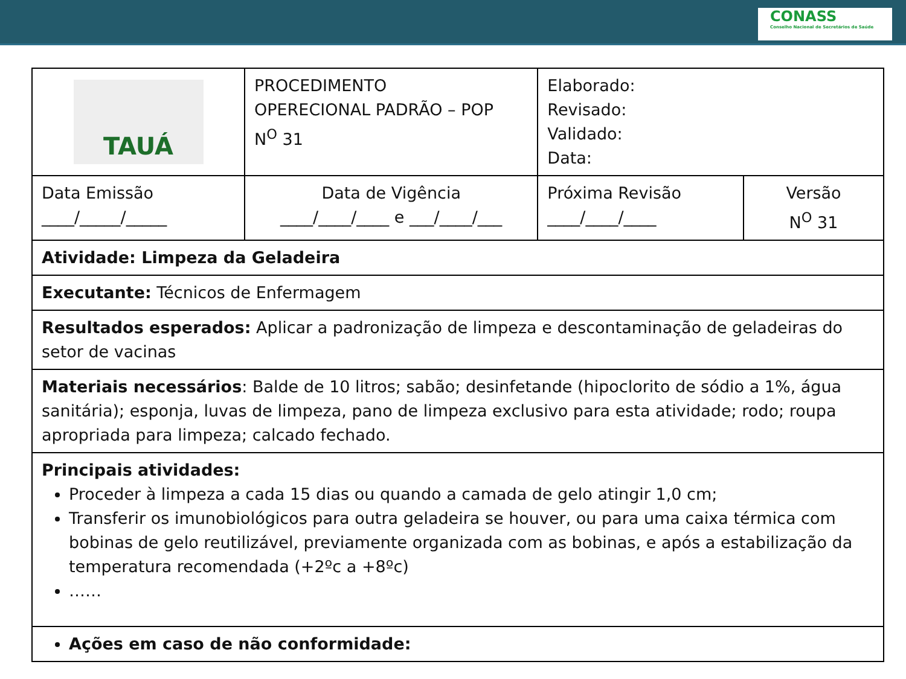CONASS
Conselho Nacional de Secretários de Saúde
| TAUÁ | PROCEDIMENTO OPERECIONAL PADRÃO – POP N<sup>O</sup> 31 | Elaborado: Revisado: Validado: Data: | |
| Data Emissão ____/_____/_____ | Data de Vigência ____/____/____ e ___/____/___ | Próxima Revisão ____/____/____ | Versão N<sup>O</sup> 31 |
| Atividade: Limpeza da Geladeira | | | |
| Executante: Técnicos de Enfermagem | | | |
| Resultados esperados: Aplicar a padronização de limpeza e descontaminação de geladeiras do setor de vacinas | | | |
| Materiais necessários : Balde de 10 litros; sabão; desinfetande (hipoclorito de sódio a 1%, água sanitária); esponja, luvas de limpeza, pano de limpeza exclusivo para esta atividade; rodo; roupa apropriada para limpeza; calcado fechado. | | | |
| Principais atividades: Proceder à limpeza a cada 15 dias ou quando a camada de gelo atingir 1,0 cm; Transferir os imunobiológicos para outra geladeira se houver, ou para uma caixa térmica com bobinas de gelo reutilizável, previamente organizada com as bobinas, e após a estabilização da temperatura recomendada (+2ºc a +8ºc) …… | | | |
| Ações em caso de não conformidade: | | | |